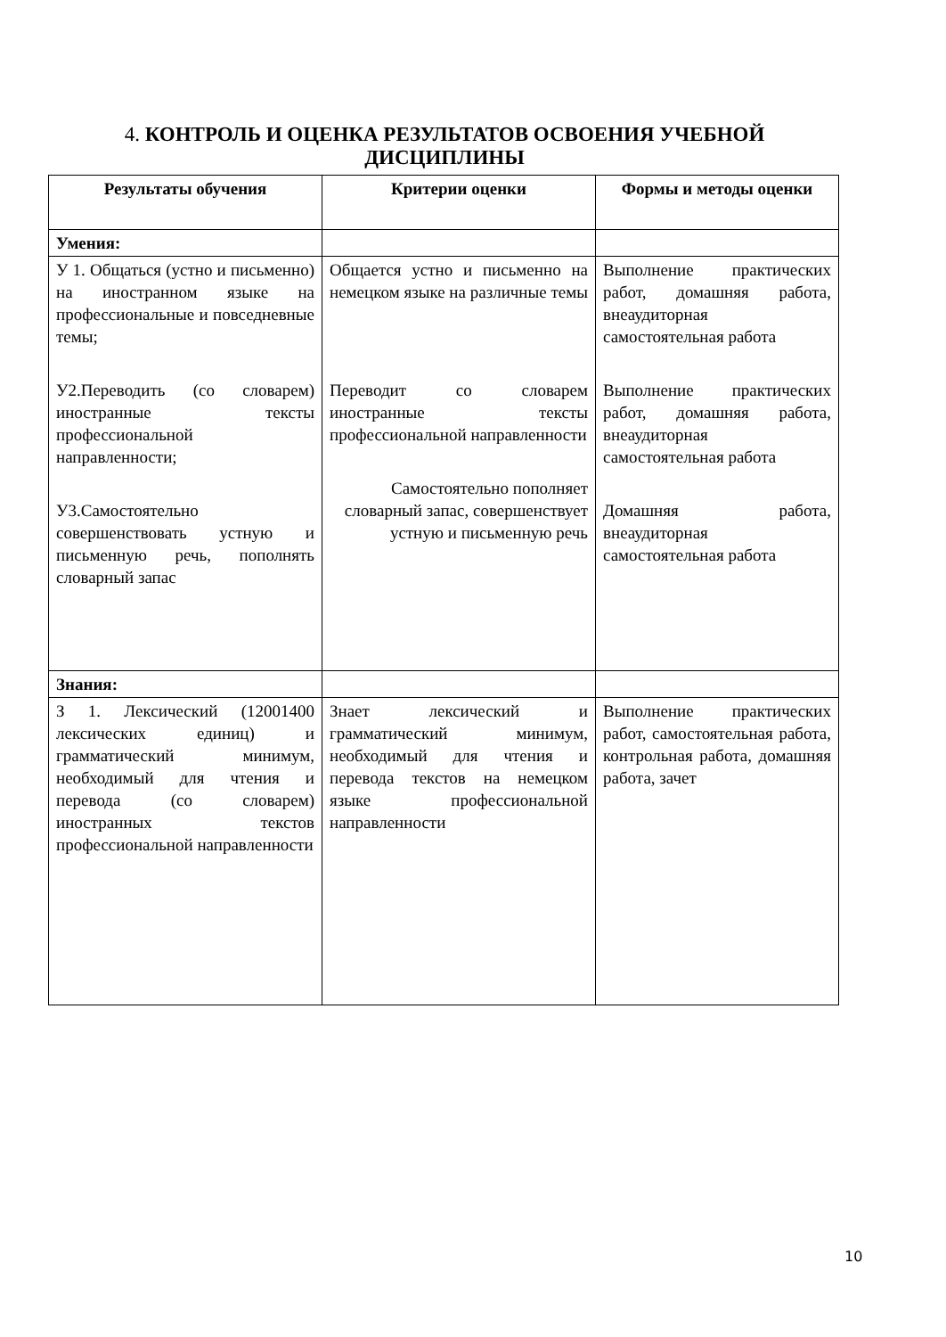4. КОНТРОЛЬ И ОЦЕНКА РЕЗУЛЬТАТОВ ОСВОЕНИЯ УЧЕБНОЙ ДИСЦИПЛИНЫ
| Результаты обучения | Критерии оценки | Формы и методы оценки |
| --- | --- | --- |
| Умения: | | |
| У 1. Общаться (устно и письменно) на иностранном языке на профессиональные и повседневные темы; У2.Переводить (со словарем) иностранные тексты профессиональной направленности; У3.Самостоятельно совершенствовать устную и письменную речь, пополнять словарный запас | Общается устно и письменно на немецком языке на различные темы Переводит со словарем иностранные тексты профессиональной направленности Самостоятельно пополняет словарный запас, совершенствует устную и письменную речь | Выполнение практических работ, домашняя работа, внеаудиторная самостоятельная работа Выполнение практических работ, домашняя работа, внеаудиторная самостоятельная работа Домашняя работа, внеаудиторная самостоятельная работа |
| Знания: | | |
| З 1. Лексический (12001400 лексических единиц) и грамматический минимум, необходимый для чтения и перевода (со словарем) иностранных текстов профессиональной направленности | Знает лексический и грамматический минимум, необходимый для чтения и перевода текстов на немецком языке профессиональной направленности | Выполнение практических работ, самостоятельная работа, контрольная работа, домашняя работа, зачет |
10